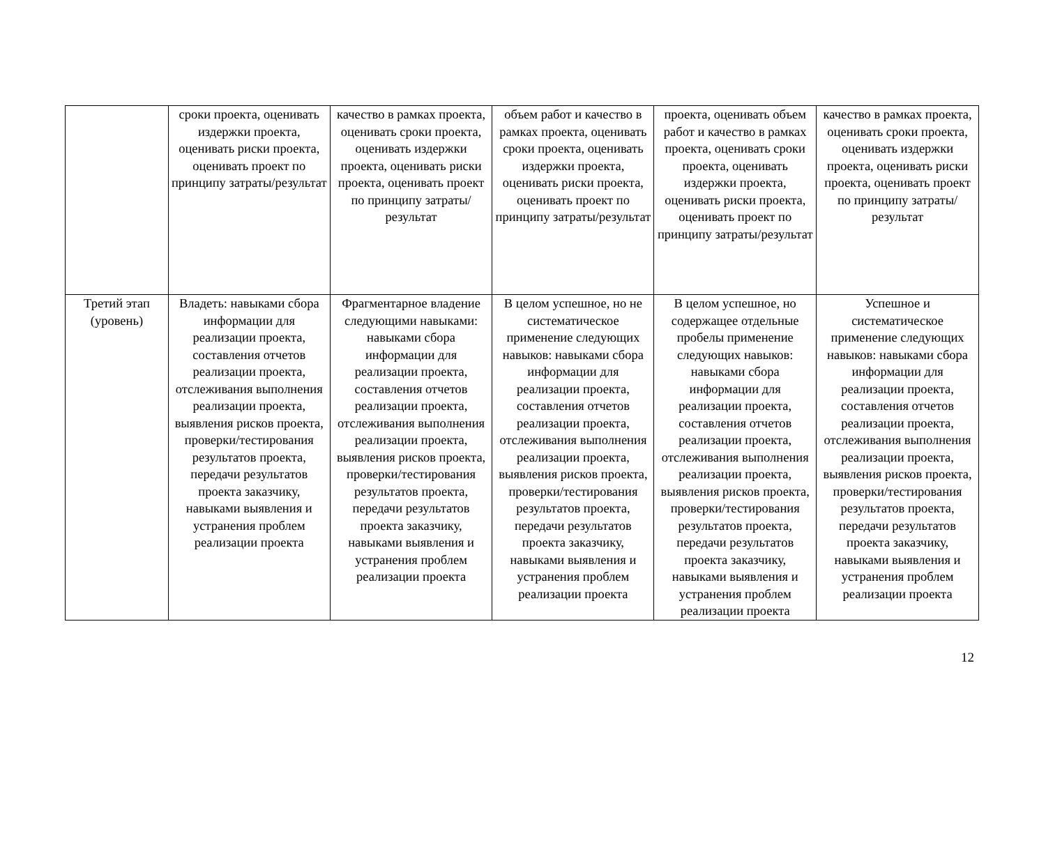| | сроки проекта, оценивать издержки проекта, оценивать риски проекта, оценивать проект по принципу затраты/результат | качество в рамках проекта, оценивать сроки проекта, оценивать издержки проекта, оценивать риски проекта, оценивать проект по принципу затраты/результат | объем работ и качество в рамках проекта, оценивать сроки проекта, оценивать издержки проекта, оценивать риски проекта, оценивать проект по принципу затраты/результат | проекта, оценивать объем работ и качество в рамках проекта, оценивать сроки проекта, оценивать издержки проекта, оценивать риски проекта, оценивать проект по принципу затраты/результат | качество в рамках проекта, оценивать сроки проекта, оценивать издержки проекта, оценивать риски проекта, оценивать проект по принципу затраты/результат |
| Третий этап (уровень) | Владеть: навыками сбора информации для реализации проекта, составления отчетов реализации проекта, отслеживания выполнения реализации проекта, выявления рисков проекта, проверки/тестирования результатов проекта, передачи результатов проекта заказчику, навыками выявления и устранения проблем реализации проекта | Фрагментарное владение следующими навыками: навыками сбора информации для реализации проекта, составления отчетов реализации проекта, отслеживания выполнения реализации проекта, выявления рисков проекта, проверки/тестирования результатов проекта, передачи результатов проекта заказчику, навыками выявления и устранения проблем реализации проекта | В целом успешное, но не систематическое применение следующих навыков: навыками сбора информации для реализации проекта, составления отчетов реализации проекта, отслеживания выполнения реализации проекта, выявления рисков проекта, проверки/тестирования результатов проекта, передачи результатов проекта заказчику, навыками выявления и устранения проблем реализации проекта | В целом успешное, но содержащее отдельные пробелы применение следующих навыков: навыками сбора информации для реализации проекта, составления отчетов реализации проекта, отслеживания выполнения реализации проекта, выявления рисков проекта, проверки/тестирования результатов проекта, передачи результатов проекта заказчику, навыками выявления и устранения проблем реализации проекта | Успешное и систематическое применение следующих навыков: навыками сбора информации для реализации проекта, составления отчетов реализации проекта, отслеживания выполнения реализации проекта, выявления рисков проекта, проверки/тестирования результатов проекта, передачи результатов проекта заказчику, навыками выявления и устранения проблем реализации проекта |
12